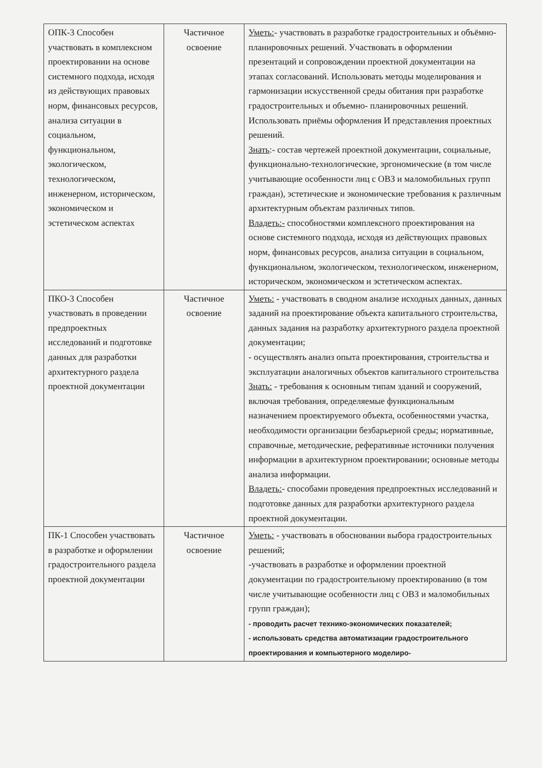| ОПК-3 Способен участвовать в комплексном проектировании на основе системного подхода, исходя из действующих правовых норм, финансовых ресурсов, анализа ситуации в социальном, функциональном, экологическом, технологическом, инженерном, историческом, экономическом и эстетическом аспектах | Частичное освоение | Уметь: - участвовать в разработке градостроительных и объёмно- планировочных решений. Участвовать в оформлении презентаций и сопровождении проектной документации на этапах согласований. Использовать методы моделирования и гармонизации искусственной среды обитания при разработке градостроительных и объемно- планировочных решений. Использовать приёмы оформления И представления проектных решений. Знать :- состав чертежей проектной документации, социальные, функционально-технологические, эргономические (в том числе учитывающие особенности лиц с ОВЗ и маломобильных групп граждан), эстетические и экономические требования к различным архитектурным объектам различных типов. Владеть:- способностями комплексного проектирования на основе системного подхода, исходя из действующих правовых норм, финансовых ресурсов, анализа ситуации в социальном, функциональном, экологическом, технологическом, инженерном, историческом, экономическом и эстетическом аспектах. |
| ПКО-3 Способен участвовать в проведении предпроектных исследований и подготовке данных для разработки архитектурного раздела проектной документации | Частичное освоение | Уметь: - участвовать в сводном анализе исходных данных, данных заданий на проектирование объекта капитального строительства, данных задания на разработку архитектурного раздела проектной документации; - осуществлять анализ опыта проектирования, строительства и эксплуатации аналогичных объектов капитального строительства Знать: - требования к основным типам зданий и сооружений, включая требования, определяемые функциональным назначением проектируемого объекта, особенностями участка, необходимости организации безбарьерной среды; нормативные, справочные, методические, реферативные источники получения информации в архитектурном проектировании; основные методы анализа информации. Владеть: - способами проведения предпроектных исследований и подготовке данных для разработки архитектурного раздела проектной документации. |
| ПК-1 Способен участвовать в разработке и оформлении градостроительного раздела проектной документации | Частичное освоение | Уметь: - участвовать в обосновании выбора градостроительных решений; -участвовать в разработке и оформлении проектной документации по градостроительному проектированию (в том числе учитывающие особенности лиц с ОВЗ и маломобильных групп граждан); - проводить расчет технико-экономических показателей; - использовать средства автоматизации градостроительного проектирования и компьютерного моделиро- |